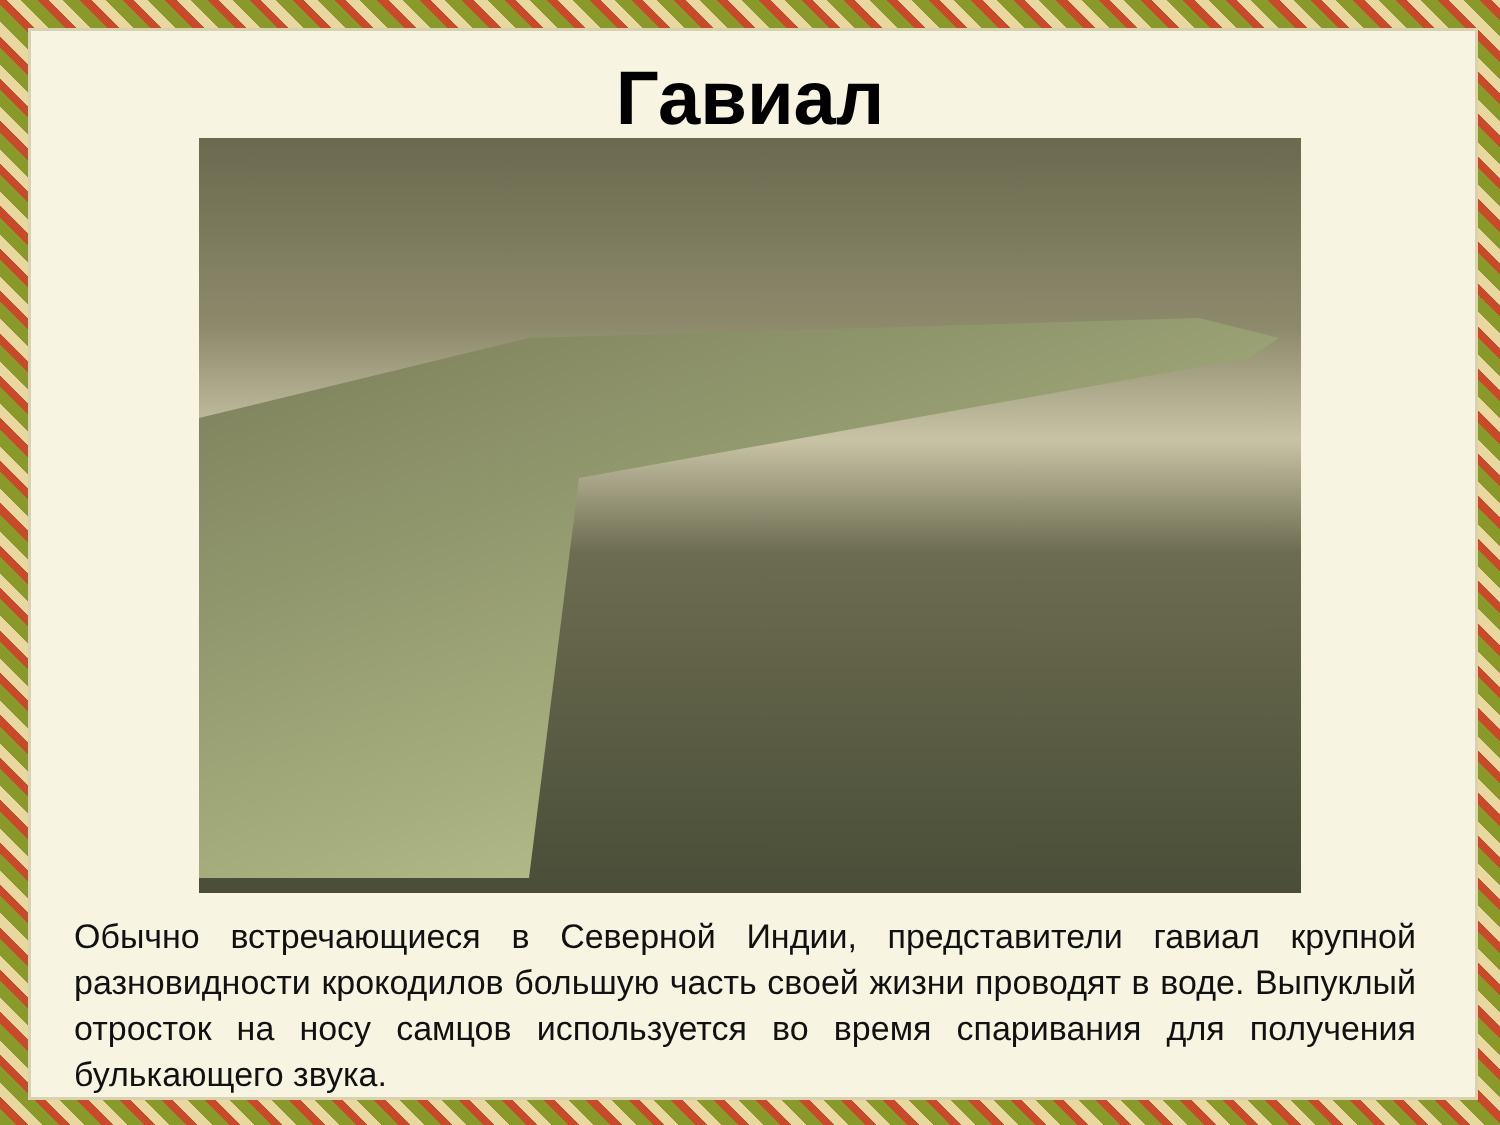Гавиал
Обычно встречающиеся в Северной Индии, представители гавиал крупной разновидности крокодилов большую часть своей жизни проводят в воде. Выпуклый отросток на носу самцов используется во время спаривания для получения булькающего звука.